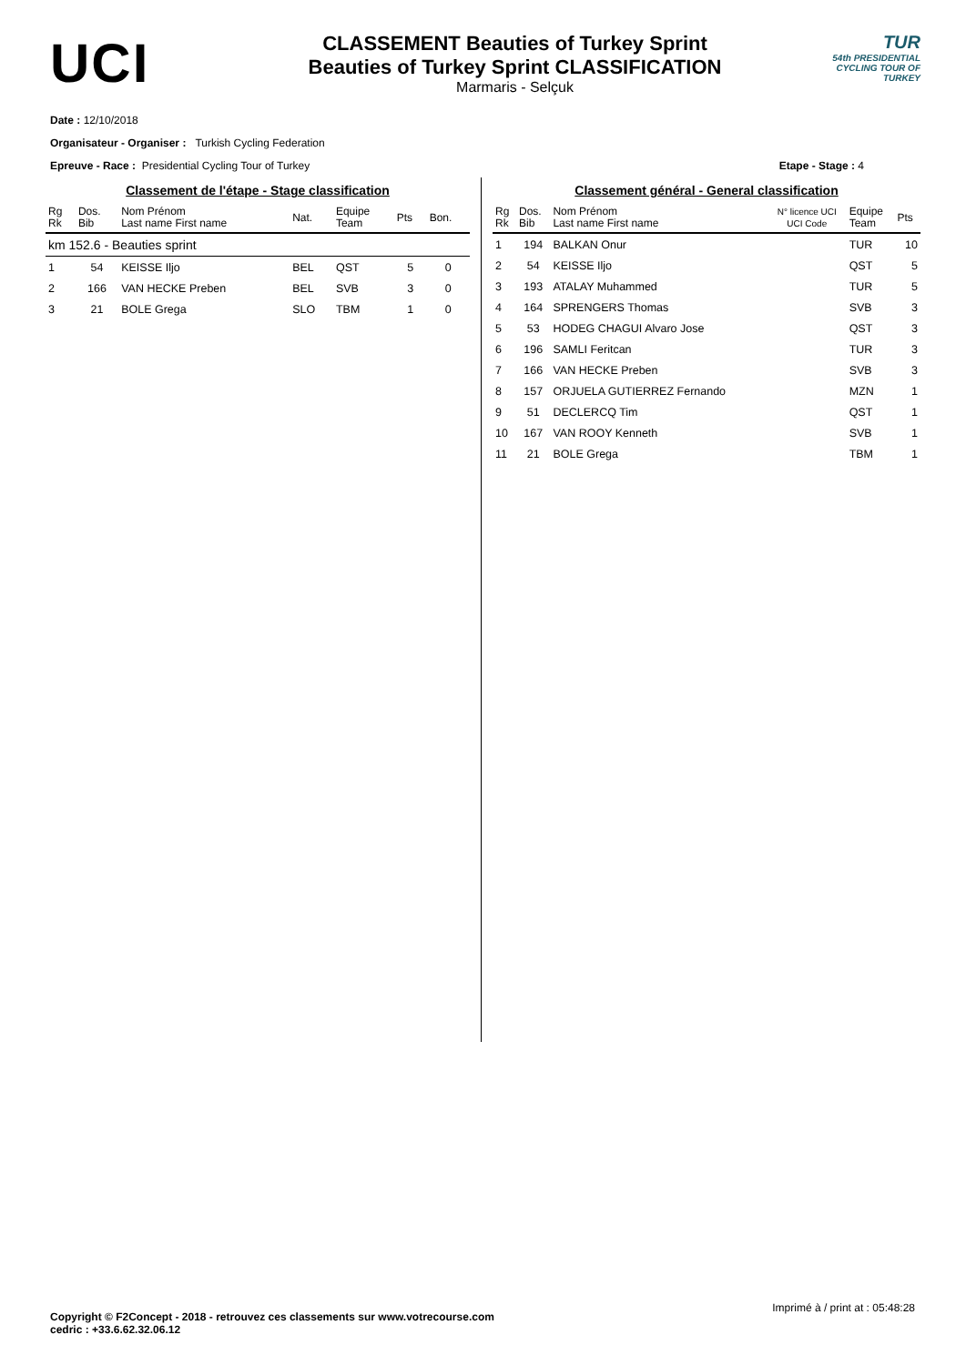UCI
CLASSEMENT Beauties of Turkey Sprint
Beauties of Turkey Sprint CLASSIFICATION
Marmaris - Selçuk
TUR
54th PRESIDENTIAL
CYCLING TOUR OF TURKEY
Date : 12/10/2018
Organisateur - Organiser : Turkish Cycling Federation
Epreuve - Race : Presidential Cycling Tour of Turkey Etape - Stage : 4
Classement de l'étape - Stage classification
| Rg Rk | Dos. Bib | Nom Prénom Last name First name | Nat. | Equipe Team | Pts | Bon. |
| --- | --- | --- | --- | --- | --- | --- |
| km 152.6 - Beauties sprint | | | | | | |
| 1 | 54 | KEISSE Iljo | BEL | QST | 5 | 0 |
| 2 | 166 | VAN HECKE Preben | BEL | SVB | 3 | 0 |
| 3 | 21 | BOLE Grega | SLO | TBM | 1 | 0 |
Classement général - General classification
| Rg Rk | Dos. Bib | Nom Prénom Last name First name | N° licence UCI UCI Code | Equipe Team | Pts |
| --- | --- | --- | --- | --- | --- |
| 1 | 194 | BALKAN Onur | | TUR | 10 |
| 2 | 54 | KEISSE Iljo | | QST | 5 |
| 3 | 193 | ATALAY Muhammed | | TUR | 5 |
| 4 | 164 | SPRENGERS Thomas | | SVB | 3 |
| 5 | 53 | HODEG CHAGUI Alvaro Jose | | QST | 3 |
| 6 | 196 | SAMLI Feritcan | | TUR | 3 |
| 7 | 166 | VAN HECKE Preben | | SVB | 3 |
| 8 | 157 | ORJUELA GUTIERREZ Fernando | | MZN | 1 |
| 9 | 51 | DECLERCQ Tim | | QST | 1 |
| 10 | 167 | VAN ROOY Kenneth | | SVB | 1 |
| 11 | 21 | BOLE Grega | | TBM | 1 |
Imprimé à / print at : 05:48:28
Copyright © F2Concept - 2018 - retrouvez ces classements sur www.votrecourse.com
cedric : +33.6.62.32.06.12